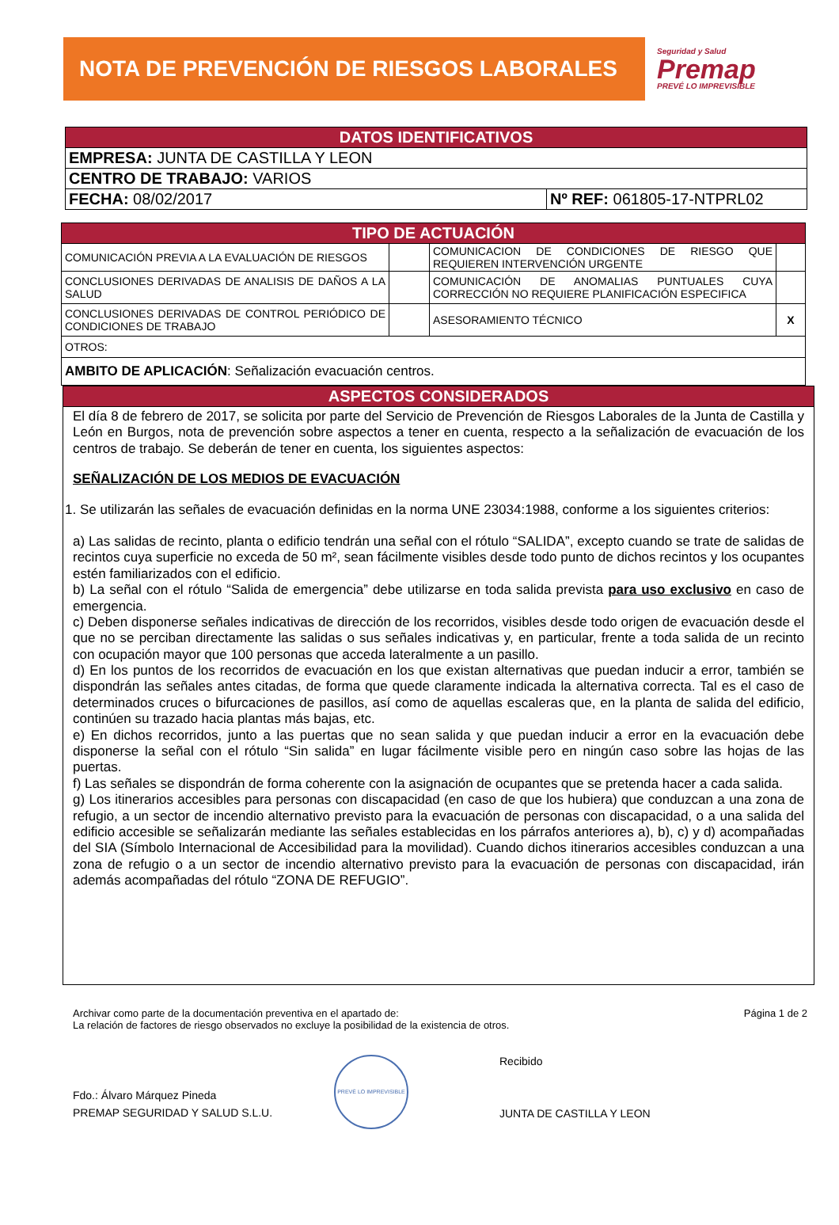NOTA DE PREVENCIÓN DE RIESGOS LABORALES
Seguridad y Salud
Premap
PREVÉ LO IMPREVISIBLE
| DATOS IDENTIFICATIVOS | |
| --- | --- |
| EMPRESA: JUNTA DE CASTILLA Y LEON | |
| CENTRO DE TRABAJO: VARIOS | |
| FECHA: 08/02/2017 | Nº REF: 061805-17-NTPRL02 |
| TIPO DE ACTUACIÓN | | | |
| --- | --- | --- | --- |
| COMUNICACIÓN PREVIA A LA EVALUACIÓN DE RIESGOS | | COMUNICACION DE CONDICIONES DE RIESGO QUE REQUIEREN INTERVENCIÓN URGENTE | |
| CONCLUSIONES DERIVADAS DE ANALISIS DE DAÑOS A LA SALUD | | COMUNICACIÓN DE ANOMALIAS PUNTUALES CUYA CORRECCIÓN NO REQUIERE PLANIFICACIÓN ESPECIFICA | |
| CONCLUSIONES DERIVADAS DE CONTROL PERIÓDICO DE CONDICIONES DE TRABAJO | | ASESORAMIENTO TÉCNICO | X |
| OTROS: | | | |
| AMBITO DE APLICACIÓN : Señalización evacuación centros. | | | |
| ASPECTOS CONSIDERADOS |
| --- |
| El día 8 de febrero de 2017, se solicita por parte del Servicio de Prevención de Riesgos Laborales de la Junta de Castilla y León en Burgos, nota de prevención sobre aspectos a tener en cuenta, respecto a la señalización de evacuación de los centros de trabajo. Se deberán de tener en cuenta, los siguientes aspectos: SEÑALIZACIÓN DE LOS MEDIOS DE EVACUACIÓN 1. Se utilizarán las señales de evacuación definidas en la norma UNE 23034:1988, conforme a los siguientes criterios: a) Las salidas de recinto, planta o edificio tendrán una señal con el rótulo “SALIDA”, excepto cuando se trate de salidas de recintos cuya superficie no exceda de 50 m², sean fácilmente visibles desde todo punto de dichos recintos y los ocupantes estén familiarizados con el edificio. b) La señal con el rótulo “Salida de emergencia” debe utilizarse en toda salida prevista para uso exclusivo en caso de emergencia. c) Deben disponerse señales indicativas de dirección de los recorridos, visibles desde todo origen de evacuación desde el que no se perciban directamente las salidas o sus señales indicativas y, en particular, frente a toda salida de un recinto con ocupación mayor que 100 personas que acceda lateralmente a un pasillo. d) En los puntos de los recorridos de evacuación en los que existan alternativas que puedan inducir a error, también se dispondrán las señales antes citadas, de forma que quede claramente indicada la alternativa correcta. Tal es el caso de determinados cruces o bifurcaciones de pasillos, así como de aquellas escaleras que, en la planta de salida del edificio, continúen su trazado hacia plantas más bajas, etc. e) En dichos recorridos, junto a las puertas que no sean salida y que puedan inducir a error en la evacuación debe disponerse la señal con el rótulo “Sin salida” en lugar fácilmente visible pero en ningún caso sobre las hojas de las puertas. f) Las señales se dispondrán de forma coherente con la asignación de ocupantes que se pretenda hacer a cada salida. g) Los itinerarios accesibles para personas con discapacidad (en caso de que los hubiera) que conduzcan a una zona de refugio, a un sector de incendio alternativo previsto para la evacuación de personas con discapacidad, o a una salida del edificio accesible se señalizarán mediante las señales establecidas en los párrafos anteriores a), b), c) y d) acompañadas del SIA (Símbolo Internacional de Accesibilidad para la movilidad). Cuando dichos itinerarios accesibles conduzcan a una zona de refugio o a un sector de incendio alternativo previsto para la evacuación de personas con discapacidad, irán además acompañadas del rótulo “ZONA DE REFUGIO”. |
Archivar como parte de la documentación preventiva en el apartado de:
La relación de factores de riesgo observados no excluye la posibilidad de la existencia de otros.
Página 1 de 2
Fdo.: Álvaro Márquez Pineda
PREMAP SEGURIDAD Y SALUD S.L.U.
PREVÉ LO IMPREVISIBLE
Recibido
JUNTA DE CASTILLA Y LEON